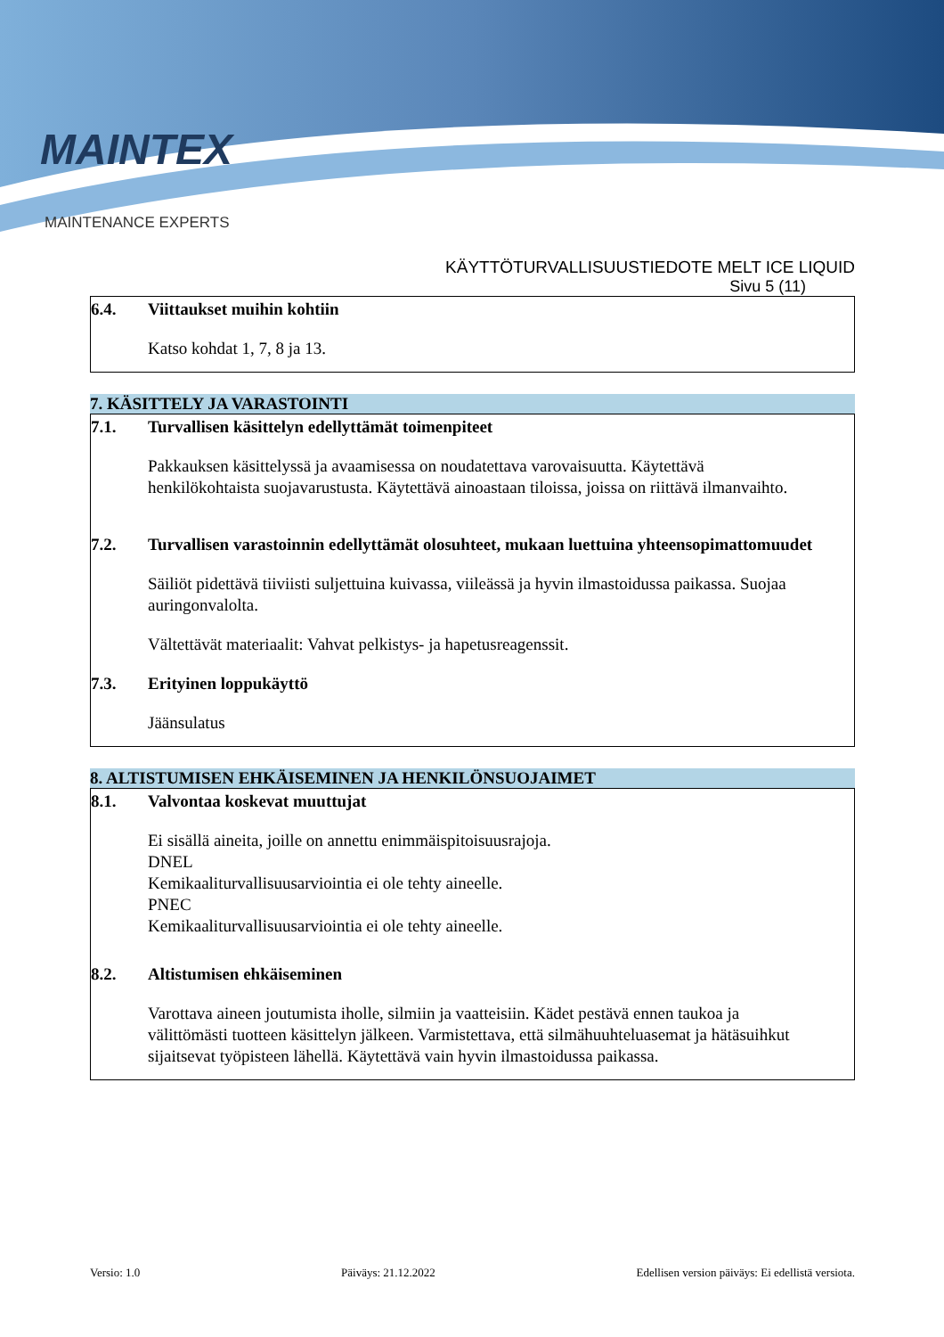MAINTEX
MAINTENANCE EXPERTS
KÄYTTÖTURVALLISUUSTIEDOTE MELT ICE LIQUID
Sivu 5 (11)
6.4. Viittaukset muihin kohtiin
Katso kohdat 1, 7, 8 ja 13.
7. KÄSITTELY JA VARASTOINTI
7.1. Turvallisen käsittelyn edellyttämät toimenpiteet
Pakkauksen käsittelyssä ja avaamisessa on noudatettava varovaisuutta. Käytettävä henkilökohtaista suojavarustusta. Käytettävä ainoastaan tiloissa, joissa on riittävä ilmanvaihto.
7.2. Turvallisen varastoinnin edellyttämät olosuhteet, mukaan luettuina yhteensopimattomuudet
Säiliöt pidettävä tiiviisti suljettuina kuivassa, viileässä ja hyvin ilmastoidussa paikassa. Suojaa auringonvalolta.
Vältettävät materiaalit: Vahvat pelkistys- ja hapetusreagenssit.
7.3. Erityinen loppukäyttö
Jäänsulatus
8. ALTISTUMISEN EHKÄISEMINEN JA HENKILÖNSUOJAIMET
8.1. Valvontaa koskevat muuttujat
Ei sisällä aineita, joille on annettu enimmäispitoisuusrajoja.
DNEL
Kemikaaliturvallisuusarviointia ei ole tehty aineelle.
PNEC
Kemikaaliturvallisuusarviointia ei ole tehty aineelle.
8.2. Altistumisen ehkäiseminen
Varottava aineen joutumista iholle, silmiin ja vaatteisiin. Kädet pestävä ennen taukoa ja välittömästi tuotteen käsittelyn jälkeen. Varmistettava, että silmähuuhteluasemat ja hätäsuihkut sijaitsevat työpisteen lähellä. Käytettävä vain hyvin ilmastoidussa paikassa.
Versio: 1.0 Päiväys: 21.12.2022 Edellisen version päiväys: Ei edellistä versiota.